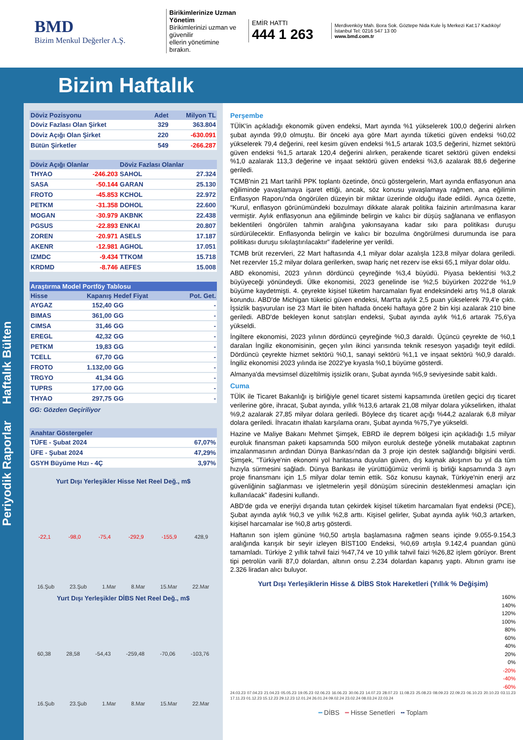BMD
Bizim Menkul Değerler A.Ş.
Birikimlerinize Uzman Yönetim
Birikimlerinizi uzman ve güvenilir
ellerin yönetimine bırakın.
EMİR HATTI
444 1 263
Merdivenköy Mah. Bora Sok. Göztepe Nida Kule İş Merkezi Kat:17 Kadıköy/İstanbul Tel: 0216 547 13 00
www.bmd.com.tr
Bizim Haftalık
Periyodik Raporlar Haftalık Bülten
| Döviz Pozisyonu | Adet | Milyon TL |
| --- | --- | --- |
| Döviz Fazlası Olan Şirket | 329 | 363.804 |
| Döviz Açığı Olan Şirket | 220 | -630.091 |
| Bütün Şirketler | 549 | -266.287 |
| Döviz Açığı Olanlar | | Döviz Fazlası Olanlar | |
| --- | --- | --- | --- |
| THYAO | -246.203 | SAHOL | 27.324 |
| SASA | -50.144 | GARAN | 25.130 |
| FROTO | -45.853 | KCHOL | 22.972 |
| PETKM | -31.358 | DOHOL | 22.600 |
| MOGAN | -30.979 | AKBNK | 22.438 |
| PGSUS | -22.893 | ENKAI | 20.807 |
| ZOREN | -20.971 | ASELS | 17.187 |
| AKENR | -12.981 | AGHOL | 17.051 |
| IZMDC | -9.434 | TTKOM | 15.718 |
| KRDMD | -8.746 | AEFES | 15.008 |
| Araştırma Model Portföy Tablosu | | | |
| --- | --- | --- | --- |
| Hisse | Kapanış | Hedef Fiyat | Pot. Get. |
| AYGAZ | 152,40 | GG | - |
| BIMAS | 361,00 | GG | - |
| CIMSA | 31,46 | GG | - |
| EREGL | 42,32 | GG | - |
| PETKM | 19,83 | GG | - |
| TCELL | 67,70 | GG | - |
| FROTO | 1.132,00 | GG | - |
| TRGYO | 41,34 | GG | - |
| TUPRS | 177,00 | GG | - |
| THYAO | 297,75 | GG | - |
GG: Gözden Geçiriliyor
| Anahtar Göstergeler | |
| --- | --- |
| TÜFE - Şubat 2024 | 67,07% |
| ÜFE - Şubat 2024 | 47,29% |
| GSYH Büyüme Hızı - 4Ç | 3,97% |
Yurt Dışı Yerleşikler Hisse Net Reel Değ., m$
-22,1 -98,0 -75,4 -292,9 -155,9 428,9
16.Şub 23.Şub 1.Mar 8.Mar 15.Mar 22.Mar
Yurt Dışı Yerleşikler DİBS Net Reel Değ., m$
60,38 28,58 -54,43 -259,48 -70,06 -103,76
16.Şub 23.Şub 1.Mar 8.Mar 15.Mar 22.Mar
Perşembe
TÜİK'in açıkladığı ekonomik güven endeksi, Mart ayında %1 yükselerek 100,0 değerini alırken şubat ayında 99,0 olmuştu. Bir önceki aya göre Mart ayında tüketici güven endeksi %0,02 yükselerek 79,4 değerini, reel kesim güven endeksi %1,5 artarak 103,5 değerini, hizmet sektörü güven endeksi %1,5 artarak 120,4 değerini alırken, perakende ticaret sektörü güven endeksi %1,0 azalarak 113,3 değerine ve inşaat sektörü güven endeksi %3,6 azalarak 88,6 değerine geriledi.
TCMB'nin 21 Mart tarihli PPK toplantı özetinde, öncü göstergelerin, Mart ayında enflasyonun ana eğiliminde yavaşlamaya işaret ettiği, ancak, söz konusu yavaşlamaya rağmen, ana eğilimin Enflasyon Raporu'nda öngörülen düzeyin bir miktar üzerinde olduğu ifade edildi. Ayrıca özette, “Kurul, enflasyon görünümündeki bozulmayı dikkate alarak politika faizinin artırılmasına karar vermiştir. Aylık enflasyonun ana eğiliminde belirgin ve kalıcı bir düşüş sağlanana ve enflasyon beklentileri öngörülen tahmin aralığına yakınsayana kadar sıkı para politikası duruşu sürdürülecektir. Enflasyonda belirgin ve kalıcı bir bozulma öngörülmesi durumunda ise para politikası duruşu sıkılaştırılacaktır” ifadelerine yer verildi.
TCMB brüt rezervleri, 22 Mart haftasında 4,1 milyar dolar azalışla 123,8 milyar dolara geriledi. Net rezervler 15,2 milyar dolara gerilerken, swap hariç net rezerv ise eksi 65,1 milyar dolar oldu.
ABD ekonomisi, 2023 yılının dördüncü çeyreğinde %3,4 büyüdü. Piyasa beklentisi %3,2 büyüyeceği yönündeydi. Ülke ekonomisi, 2023 genelinde ise %2,5 büyürken 2022'de %1,9 büyüme kaydetmişti. 4. çeyrekte kişisel tüketim harcamaları fiyat endeksindeki artış %1,8 olarak korundu. ABD'de Michigan tüketici güven endeksi, Mart'ta aylık 2,5 puan yükselerek 79,4'e çıktı. İşsizlik başvuruları ise 23 Mart ile biten haftada önceki haftaya göre 2 bin kişi azalarak 210 bine geriledi. ABD'de bekleyen konut satışları endeksi, Şubat ayında aylık %1,6 artarak 75,6'ya yükseldi.
İngiltere ekonomisi, 2023 yılının dördüncü çeyreğinde %0,3 daraldı. Üçüncü çeyrekte de %0,1 daralan İngiliz ekonomisinin, geçen yılın ikinci yarısında teknik resesyon yaşadığı teyit edildi. Dördüncü çeyrekte hizmet sektörü %0,1, sanayi sektörü %1,1 ve inşaat sektörü %0,9 daraldı. İngiliz ekonomisi 2023 yılında ise 2022'ye kıyasla %0,1 büyüme gösterdi.
Almanya'da mevsimsel düzeltilmiş işsizlik oranı, Şubat ayında %5,9 seviyesinde sabit kaldı.
Cuma
TÜİK ile Ticaret Bakanlığı iş birliğiyle genel ticaret sistemi kapsamında üretilen geçici dış ticaret verilerine göre, ihracat, Şubat ayında, yıllık %13,6 artarak 21,08 milyar dolara yükselirken, ithalat %9,2 azalarak 27,85 milyar dolara geriledi. Böylece dış ticaret açığı %44,2 azalarak 6,8 milyar dolara geriledi. İhracatın ithalatı karşılama oranı, Şubat ayında %75,7'ye yükseldi.
Hazine ve Maliye Bakanı Mehmet Şimşek, EBRD ile deprem bölgesi için açıkladığı 1,5 milyar euroluk finansman paketi kapsamında 500 milyon euroluk desteğe yönelik mutabakat zaptının imzalanmasının ardından Dünya Bankası'ndan da 3 proje için destek sağlandığı bilgisini verdi. Şimşek, "Türkiye'nin ekonomi yol haritasına duyulan güven, dış kaynak akışının bu yıl da tüm hızıyla sürmesini sağladı. Dünya Bankası ile yürüttüğümüz verimli iş birliği kapsamında 3 ayrı proje finansmanı için 1,5 milyar dolar temin ettik. Söz konusu kaynak, Türkiye'nin enerji arz güvenliğinin sağlanması ve işletmelerin yeşil dönüşüm sürecinin desteklenmesi amaçları için kullanılacak” ifadesini kullandı.
ABD'de gıda ve enerjiyi dışarıda tutan çekirdek kişisel tüketim harcamaları fiyat endeksi (PCE), Şubat ayında aylık %0,3 ve yıllık %2,8 arttı. Kişisel gelirler, Şubat ayında aylık %0,3 artarken, kişisel harcamalar ise %0,8 artış gösterdi.
Haftanın son işlem gününe %0,50 artışla başlamasına rağmen seans içinde 9.055-9.154,3 aralığında karışık bir seyir izleyen BİST100 Endeksi, %0,69 artışla 9.142,4 puandan günü tamamladı. Türkiye 2 yıllık tahvil faizi %47,74 ve 10 yıllık tahvil faizi %26,82 işlem görüyor. Brent tipi petrolün varili 87,0 dolardan, altının onsu 2.234 dolardan kapanış yaptı. Altının gramı ise 2.326 liradan alıcı buluyor.
Yurt Dışı Yerleşiklerin Hisse & DİBS Stok Hareketleri (Yıllık % Değişim)
160%
140%
120%
100%
80%
60%
40%
20%
0%
-20%
-40%
-60%
24.03.23 07.04.23 21.04.23 05.05.23 19.05.23 02.06.23 16.06.23 30.06.23 14.07.23 28.07.23 11.08.23 25.08.23 08.09.23 22.09.23 06.10.23 20.10.23 03.11.23 17.11.23 01.12.23 15.12.23 29.12.23 12.01.24 26.01.24 09.02.24 23.02.24 08.03.24 22.03.24
━ DİBS ━ Hisse Senetleri ╍ Toplam